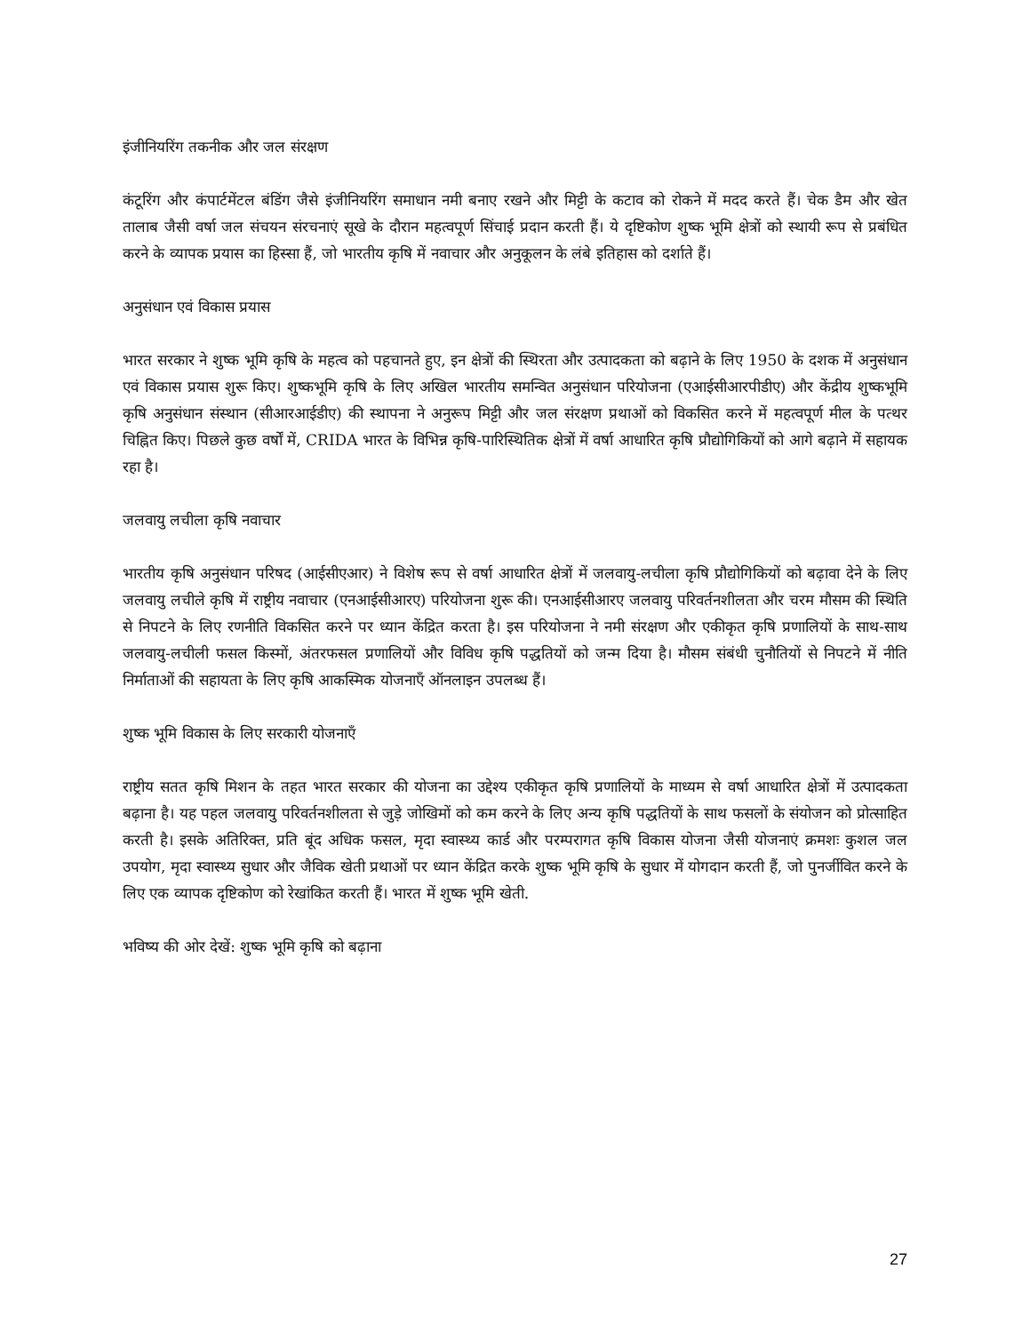इंजीनियरिंग तकनीक और जल संरक्षण
कंटूरिंग और कंपार्टमेंटल बंडिंग जैसे इंजीनियरिंग समाधान नमी बनाए रखने और मिट्टी के कटाव को रोकने में मदद करते हैं। चेक डैम और खेत तालाब जैसी वर्षा जल संचयन संरचनाएं सूखे के दौरान महत्वपूर्ण सिंचाई प्रदान करती हैं। ये दृष्टिकोण शुष्क भूमि क्षेत्रों को स्थायी रूप से प्रबंधित करने के व्यापक प्रयास का हिस्सा हैं, जो भारतीय कृषि में नवाचार और अनुकूलन के लंबे इतिहास को दर्शाते हैं।
अनुसंधान एवं विकास प्रयास
भारत सरकार ने शुष्क भूमि कृषि के महत्व को पहचानते हुए, इन क्षेत्रों की स्थिरता और उत्पादकता को बढ़ाने के लिए 1950 के दशक में अनुसंधान एवं विकास प्रयास शुरू किए। शुष्कभूमि कृषि के लिए अखिल भारतीय समन्वित अनुसंधान परियोजना (एआईसीआरपीडीए) और केंद्रीय शुष्कभूमि कृषि अनुसंधान संस्थान (सीआरआईडीए) की स्थापना ने अनुरूप मिट्टी और जल संरक्षण प्रथाओं को विकसित करने में महत्वपूर्ण मील के पत्थर चिह्नित किए। पिछले कुछ वर्षों में, CRIDA भारत के विभिन्न कृषि-पारिस्थितिक क्षेत्रों में वर्षा आधारित कृषि प्रौद्योगिकियों को आगे बढ़ाने में सहायक रहा है।
जलवायु लचीला कृषि नवाचार
भारतीय कृषि अनुसंधान परिषद (आईसीएआर) ने विशेष रूप से वर्षा आधारित क्षेत्रों में जलवायु-लचीला कृषि प्रौद्योगिकियों को बढ़ावा देने के लिए जलवायु लचीले कृषि में राष्ट्रीय नवाचार (एनआईसीआरए) परियोजना शुरू की। एनआईसीआरए जलवायु परिवर्तनशीलता और चरम मौसम की स्थिति से निपटने के लिए रणनीति विकसित करने पर ध्यान केंद्रित करता है। इस परियोजना ने नमी संरक्षण और एकीकृत कृषि प्रणालियों के साथ-साथ जलवायु-लचीली फसल किस्मों, अंतरफसल प्रणालियों और विविध कृषि पद्धतियों को जन्म दिया है। मौसम संबंधी चुनौतियों से निपटने में नीति निर्माताओं की सहायता के लिए कृषि आकस्मिक योजनाएँ ऑनलाइन उपलब्ध हैं।
शुष्क भूमि विकास के लिए सरकारी योजनाएँ
राष्ट्रीय सतत कृषि मिशन के तहत भारत सरकार की योजना का उद्देश्य एकीकृत कृषि प्रणालियों के माध्यम से वर्षा आधारित क्षेत्रों में उत्पादकता बढ़ाना है। यह पहल जलवायु परिवर्तनशीलता से जुड़े जोखिमों को कम करने के लिए अन्य कृषि पद्धतियों के साथ फसलों के संयोजन को प्रोत्साहित करती है। इसके अतिरिक्त, प्रति बूंद अधिक फसल, मृदा स्वास्थ्य कार्ड और परम्परागत कृषि विकास योजना जैसी योजनाएं क्रमशः कुशल जल उपयोग, मृदा स्वास्थ्य सुधार और जैविक खेती प्रथाओं पर ध्यान केंद्रित करके शुष्क भूमि कृषि के सुधार में योगदान करती हैं, जो पुनर्जीवित करने के लिए एक व्यापक दृष्टिकोण को रेखांकित करती हैं। भारत में शुष्क भूमि खेती.
भविष्य की ओर देखें: शुष्क भूमि कृषि को बढ़ाना
27